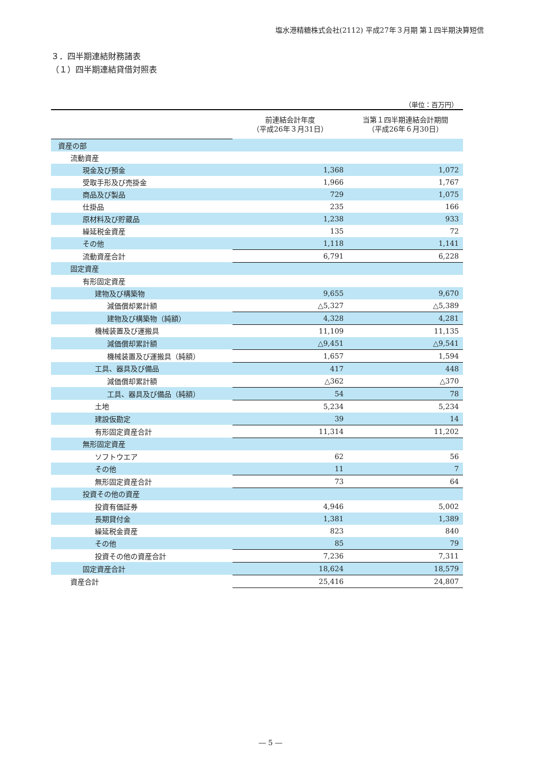塩水港精糖株式会社(2112) 平成27年３月期 第１四半期決算短信
３．四半期連結財務諸表
（１）四半期連結貸借対照表
（単位：百万円）
| | 前連結会計年度 （平成26年３月31日） | 当第１四半期連結会計期間 （平成26年６月30日） |
| 資産の部 | | |
| 流動資産 | | |
| 現金及び預金 | 1,368 | 1,072 |
| 受取手形及び売掛金 | 1,966 | 1,767 |
| 商品及び製品 | 729 | 1,075 |
| 仕掛品 | 235 | 166 |
| 原材料及び貯蔵品 | 1,238 | 933 |
| 繰延税金資産 | 135 | 72 |
| その他 | 1,118 | 1,141 |
| 流動資産合計 | 6,791 | 6,228 |
| 固定資産 | | |
| 有形固定資産 | | |
| 建物及び構築物 | 9,655 | 9,670 |
| 減価償却累計額 | △5,327 | △5,389 |
| 建物及び構築物（純額） | 4,328 | 4,281 |
| 機械装置及び運搬具 | 11,109 | 11,135 |
| 減価償却累計額 | △9,451 | △9,541 |
| 機械装置及び運搬具（純額） | 1,657 | 1,594 |
| 工具、器具及び備品 | 417 | 448 |
| 減価償却累計額 | △362 | △370 |
| 工具、器具及び備品（純額） | 54 | 78 |
| 土地 | 5,234 | 5,234 |
| 建設仮勘定 | 39 | 14 |
| 有形固定資産合計 | 11,314 | 11,202 |
| 無形固定資産 | | |
| ソフトウエア | 62 | 56 |
| その他 | 11 | 7 |
| 無形固定資産合計 | 73 | 64 |
| 投資その他の資産 | | |
| 投資有価証券 | 4,946 | 5,002 |
| 長期貸付金 | 1,381 | 1,389 |
| 繰延税金資産 | 823 | 840 |
| その他 | 85 | 79 |
| 投資その他の資産合計 | 7,236 | 7,311 |
| 固定資産合計 | 18,624 | 18,579 |
| 資産合計 | 25,416 | 24,807 |
― 5 ―